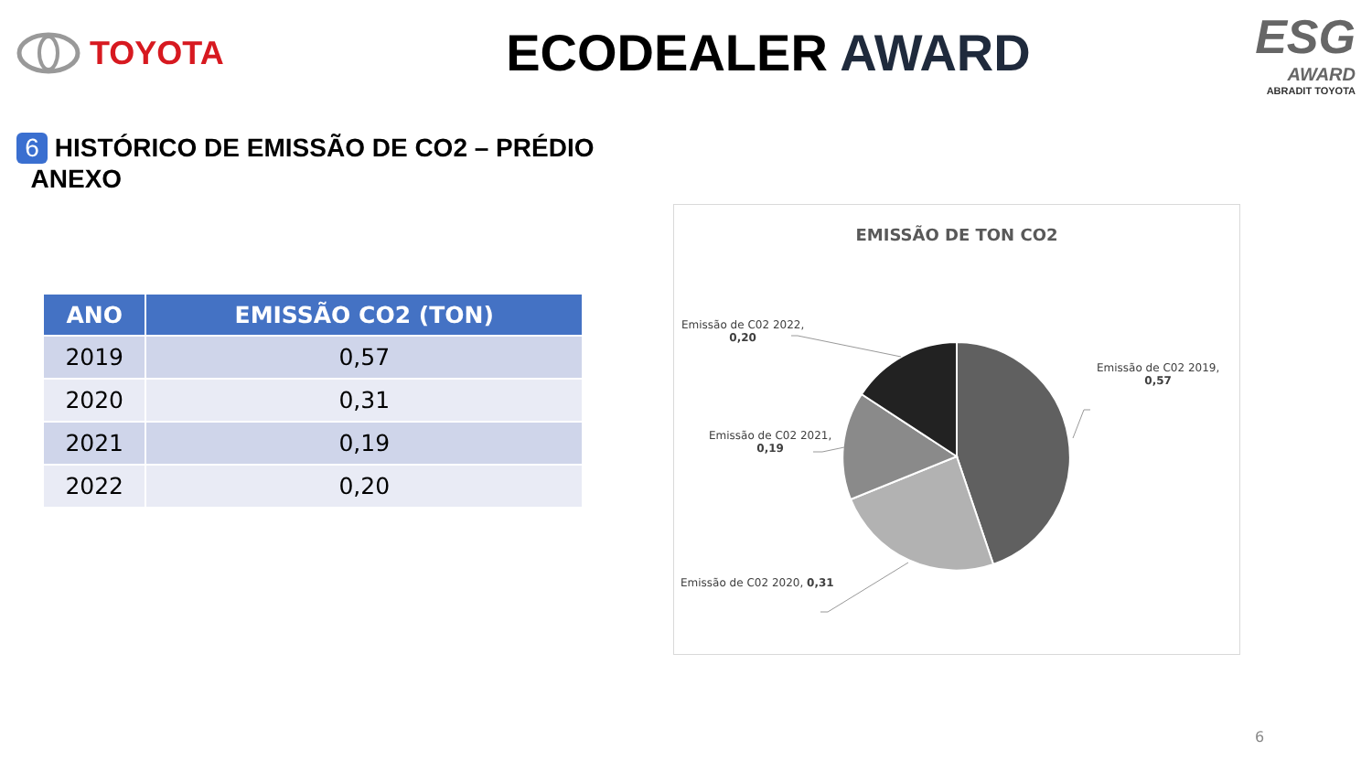TOYOTA
ECODEALER AWARD
ESG
AWARD
ABRADIT TOYOTA
6 HISTÓRICO DE EMISSÃO DE CO2 – PRÉDIO
ANEXO
| ANO | EMISSÃO CO2 (TON) |
| --- | --- |
| 2019 | 0,57 |
| 2020 | 0,31 |
| 2021 | 0,19 |
| 2022 | 0,20 |
EMISSÃO DE TON CO2
Emissão de C02 2022,
0,20
Emissão de C02 2019,
0,57
Emissão de C02 2021,
0,19
Emissão de C02 2020, 0,31
6